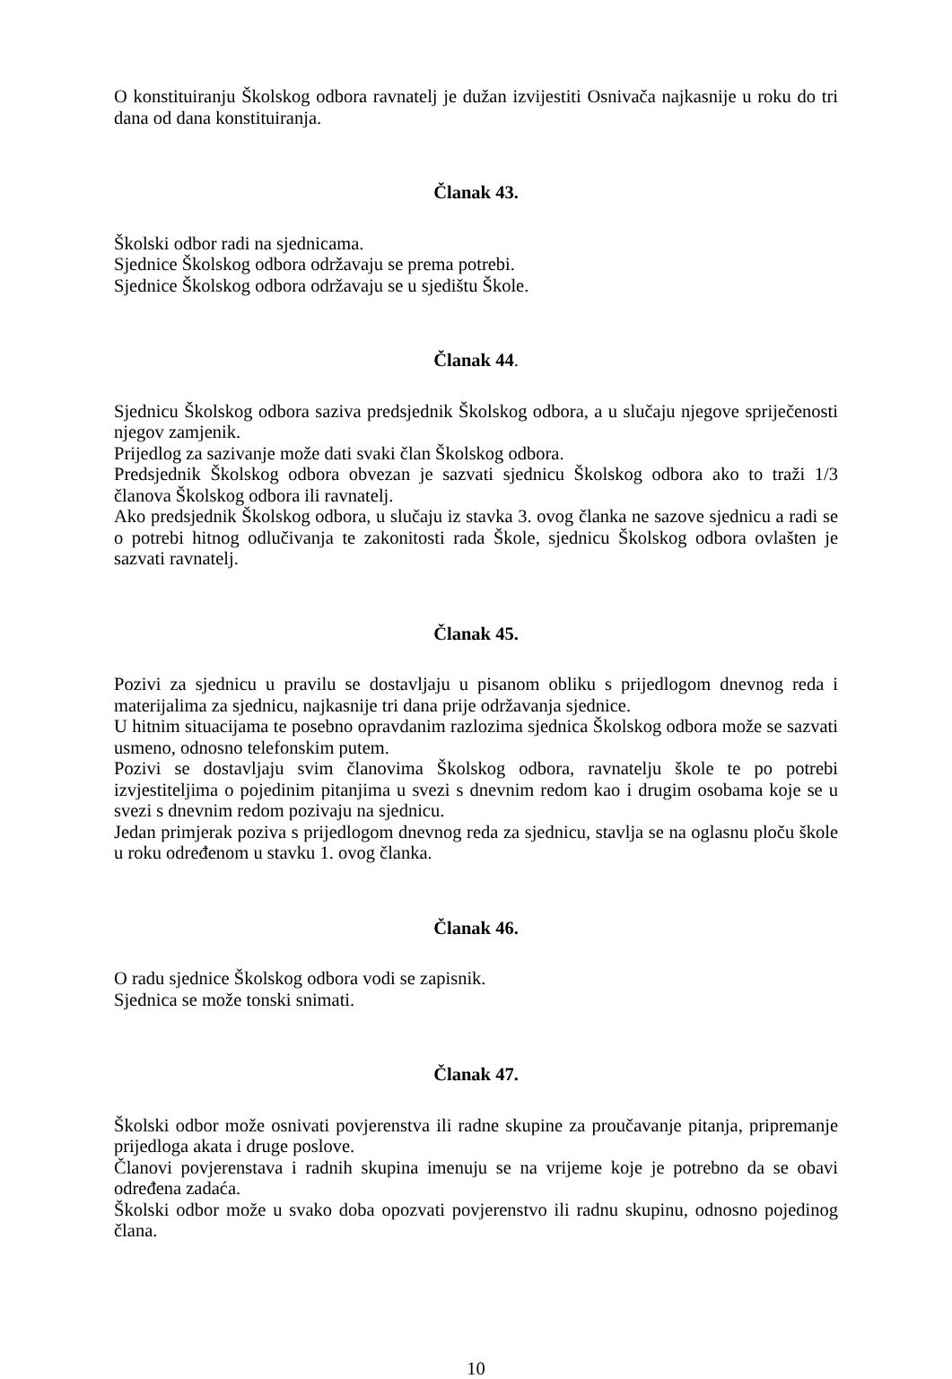O konstituiranju Školskog odbora ravnatelj je dužan izvijestiti Osnivača najkasnije u roku do tri dana od dana konstituiranja.
Članak 43.
Školski odbor radi na sjednicama.
Sjednice Školskog odbora održavaju se prema potrebi.
Sjednice Školskog odbora održavaju se u sjedištu Škole.
Članak 44.
Sjednicu Školskog odbora saziva predsjednik Školskog odbora, a u slučaju njegove spriječenosti njegov zamjenik.
Prijedlog za sazivanje može dati svaki član Školskog odbora.
Predsjednik Školskog odbora obvezan je sazvati sjednicu Školskog odbora ako to traži 1/3 članova Školskog odbora ili ravnatelj.
Ako predsjednik Školskog odbora, u slučaju iz stavka 3. ovog članka ne sazove sjednicu a radi se o potrebi hitnog odlučivanja te zakonitosti rada Škole, sjednicu Školskog odbora ovlašten je sazvati ravnatelj.
Članak 45.
Pozivi za sjednicu u pravilu se dostavljaju u pisanom obliku s prijedlogom dnevnog reda i materijalima za sjednicu, najkasnije tri dana prije održavanja sjednice.
U hitnim situacijama te posebno opravdanim razlozima sjednica Školskog odbora može se sazvati usmeno, odnosno telefonskim putem.
Pozivi se dostavljaju svim članovima Školskog odbora, ravnatelju škole te po potrebi izvjestiteljima o pojedinim pitanjima u svezi s dnevnim redom kao i drugim osobama koje se u svezi s dnevnim redom pozivaju na sjednicu.
Jedan primjerak poziva s prijedlogom dnevnog reda za sjednicu, stavlja se na oglasnu ploču škole u roku određenom u stavku 1. ovog članka.
Članak 46.
O radu sjednice Školskog odbora vodi se zapisnik.
Sjednica se može tonski snimati.
Članak 47.
Školski odbor može osnivati povjerenstva ili radne skupine za proučavanje pitanja, pripremanje prijedloga akata i druge poslove.
Članovi povjerenstava i radnih skupina imenuju se na vrijeme koje je potrebno da se obavi određena zadaća.
Školski odbor može u svako doba opozvati povjerenstvo ili radnu skupinu, odnosno pojedinog člana.
10